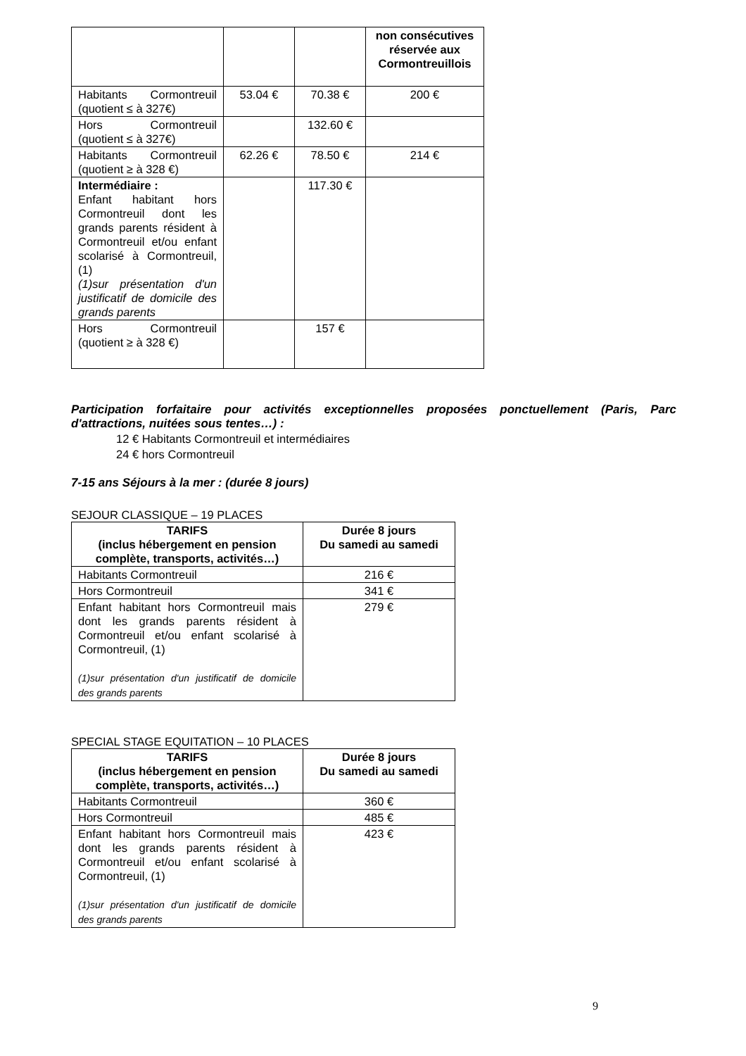| | | | non consécutives réservée aux Cormontreuillois |
| Habitants Cormontreuil (quotient ≤ à 327€) | 53.04 € | 70.38 € | 200 € |
| Hors Cormontreuil (quotient ≤ à 327€) | | 132.60 € | |
| Habitants Cormontreuil (quotient ≥ à 328 €) | 62.26 € | 78.50 € | 214 € |
| Intermédiaire : Enfant habitant hors Cormontreuil dont les grands parents résident à Cormontreuil et/ou enfant scolarisé à Cormontreuil, (1) (1)sur présentation d'un justificatif de domicile des grands parents | | 117.30 € | |
| Hors Cormontreuil (quotient ≥ à 328 €) | | 157 € | |
Participation forfaitaire pour activités exceptionnelles proposées ponctuellement (Paris, Parc d'attractions, nuitées sous tentes…) :
12 € Habitants Cormontreuil et intermédiaires
24 € hors Cormontreuil
7-15 ans Séjours à la mer : (durée 8 jours)
SEJOUR CLASSIQUE – 19 PLACES
| TARIFS (inclus hébergement en pension complète, transports, activités…) | Durée 8 jours Du samedi au samedi |
| --- | --- |
| Habitants Cormontreuil | 216 € |
| Hors Cormontreuil | 341 € |
| Enfant habitant hors Cormontreuil mais dont les grands parents résident à Cormontreuil et/ou enfant scolarisé à Cormontreuil, (1) (1)sur présentation d'un justificatif de domicile des grands parents | 279 € |
SPECIAL STAGE EQUITATION – 10 PLACES
| TARIFS (inclus hébergement en pension complète, transports, activités…) | Durée 8 jours Du samedi au samedi |
| --- | --- |
| Habitants Cormontreuil | 360 € |
| Hors Cormontreuil | 485 € |
| Enfant habitant hors Cormontreuil mais dont les grands parents résident à Cormontreuil et/ou enfant scolarisé à Cormontreuil, (1) (1)sur présentation d'un justificatif de domicile des grands parents | 423 € |
9